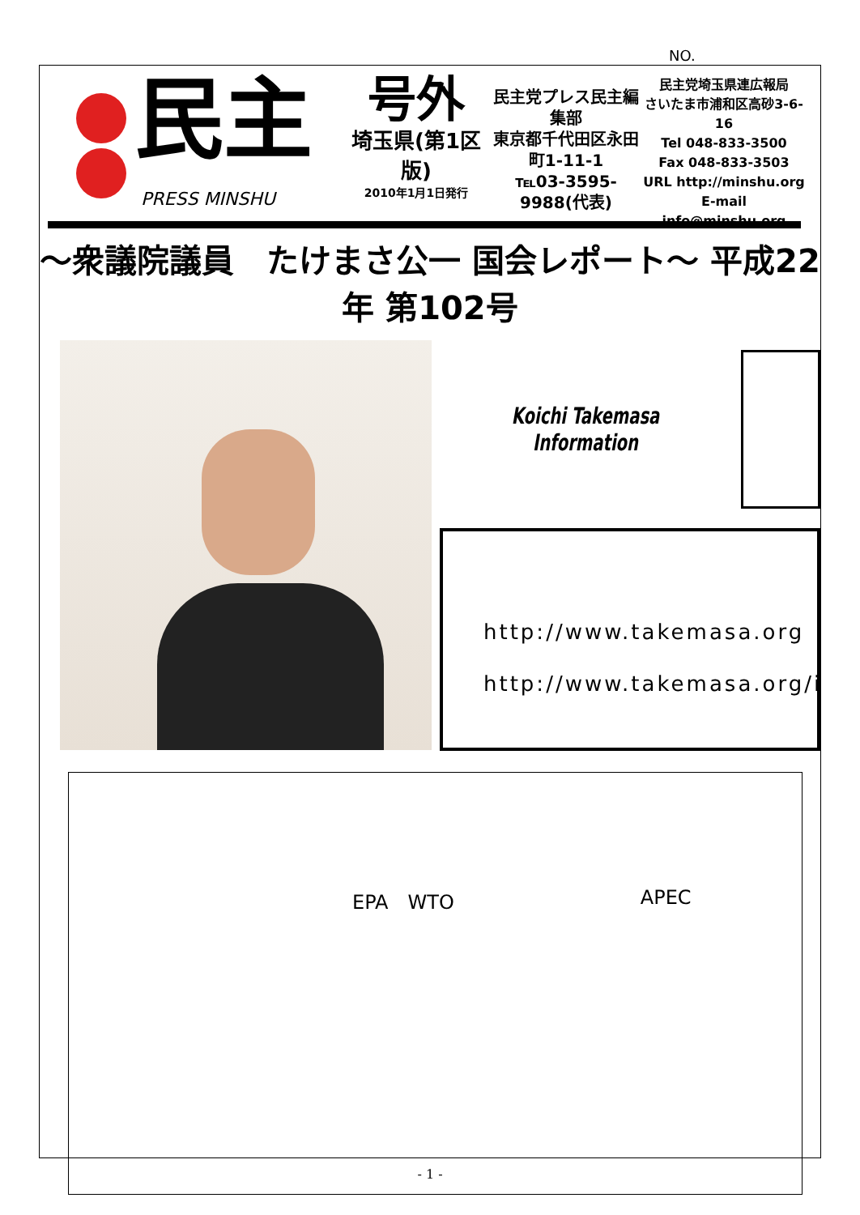NO.
民主
PRESS MINSHU
号外
埼玉県(第1区版)
2010年1月1日発行
民主党プレス民主編集部
東京都千代田区永田町1-11-1
℡03-3595-9988(代表)
民主党埼玉県連広報局
さいたま市浦和区高砂3-6-16
Tel 048-833-3500
Fax 048-833-3503
URL http://minshu.org
E-mail info@minshu.org
～衆議院議員　たけまさ公一 国会レポート～ 平成22年 第102号
Koichi Takemasa Information
http://www.takemasa.org
http://www.takemasa.org/i
EPA　WTO APEC
- 1 -